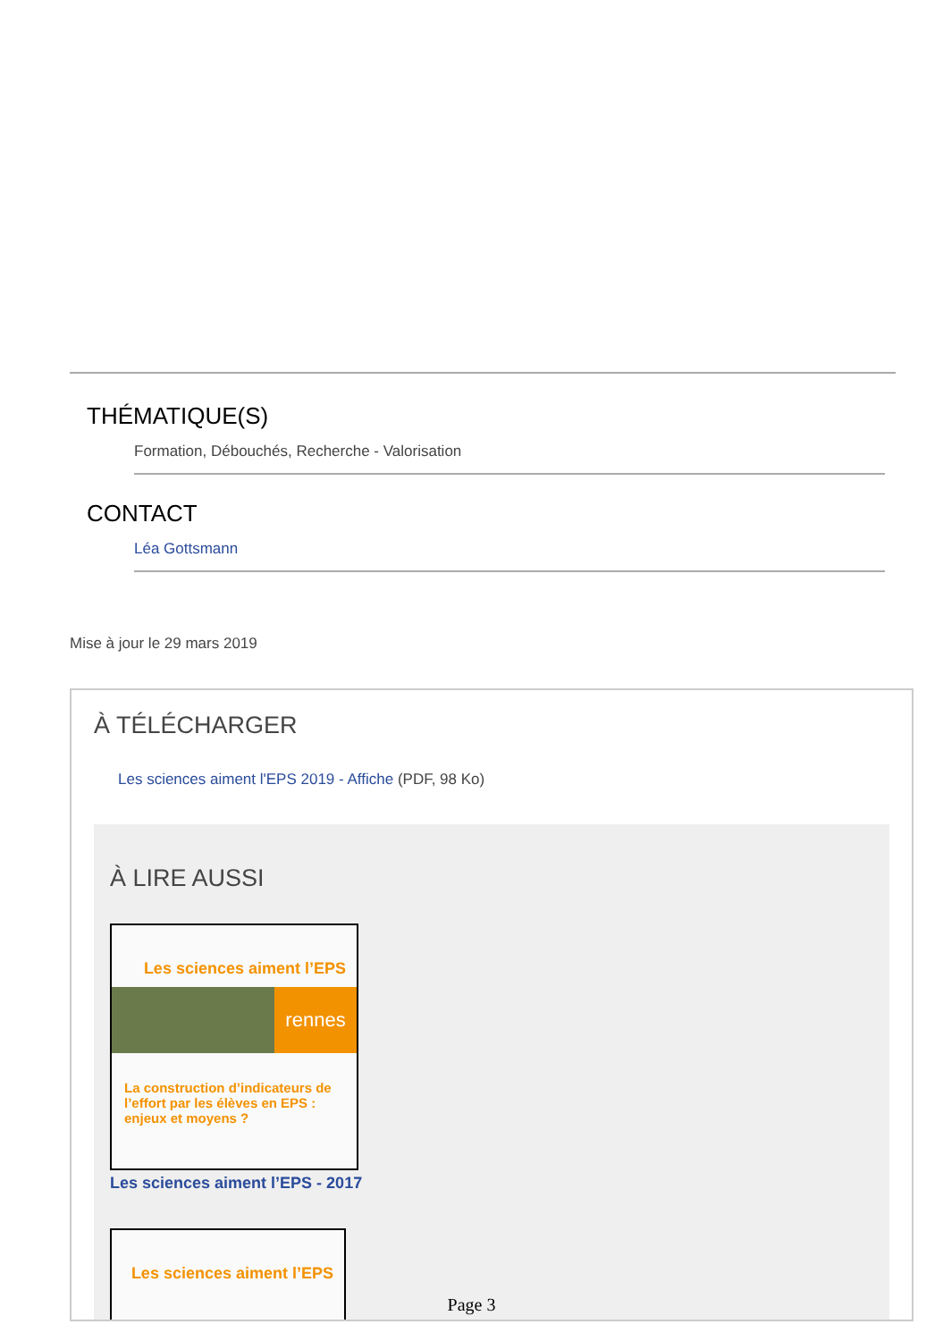THÉMATIQUE(S)
Formation, Débouchés, Recherche - Valorisation
CONTACT
Léa Gottsmann
Mise à jour le 29 mars 2019
À TÉLÉCHARGER
Les sciences aiment l'EPS 2019 - Affiche (PDF, 98 Ko)
À LIRE AUSSI
Les sciences aiment l’EPS
rennes
La construction d’indicateurs de l’effort par les élèves en EPS : enjeux et moyens ?
Les sciences aiment l’EPS - 2017
Les sciences aiment l’EPS
Page 3